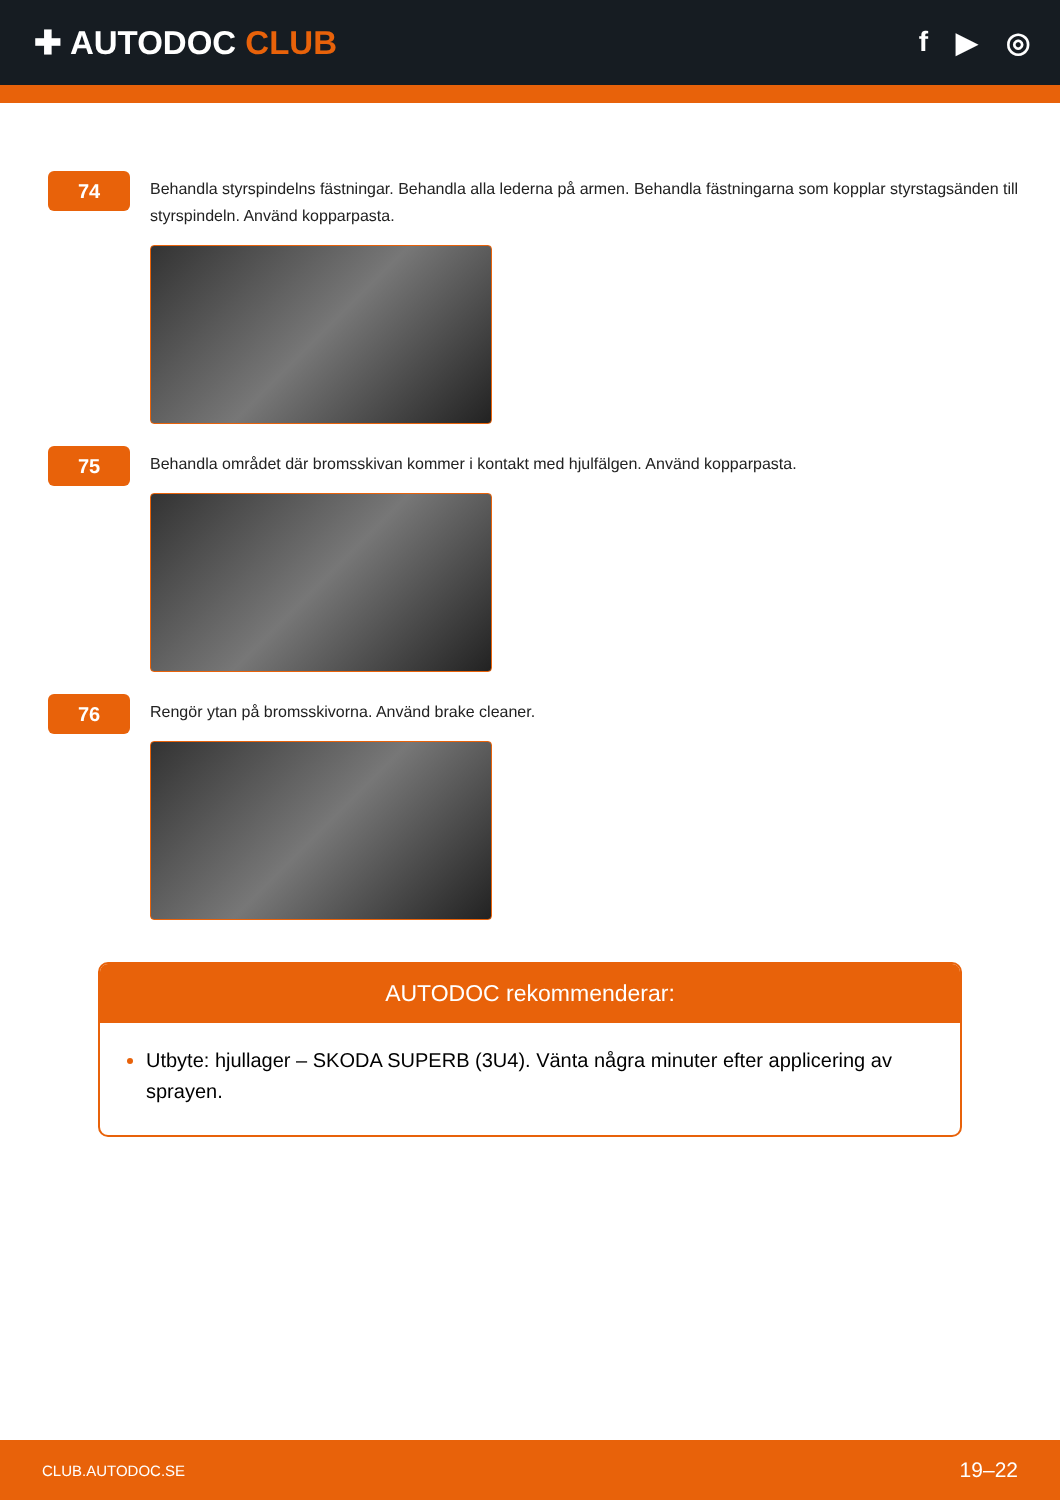✚ AUTODOC CLUB
f ▶ ◎
74
Behandla styrspindelns fästningar. Behandla alla lederna på armen. Behandla fästningarna som kopplar styrstagsänden till styrspindeln. Använd kopparpasta.
75
Behandla området där bromsskivan kommer i kontakt med hjulfälgen. Använd kopparpasta.
76
Rengör ytan på bromsskivorna. Använd brake cleaner.
AUTODOC rekommenderar:
Utbyte: hjullager – SKODA SUPERB (3U4). Vänta några minuter efter applicering av sprayen.
CLUB.AUTODOC.SE 19–22